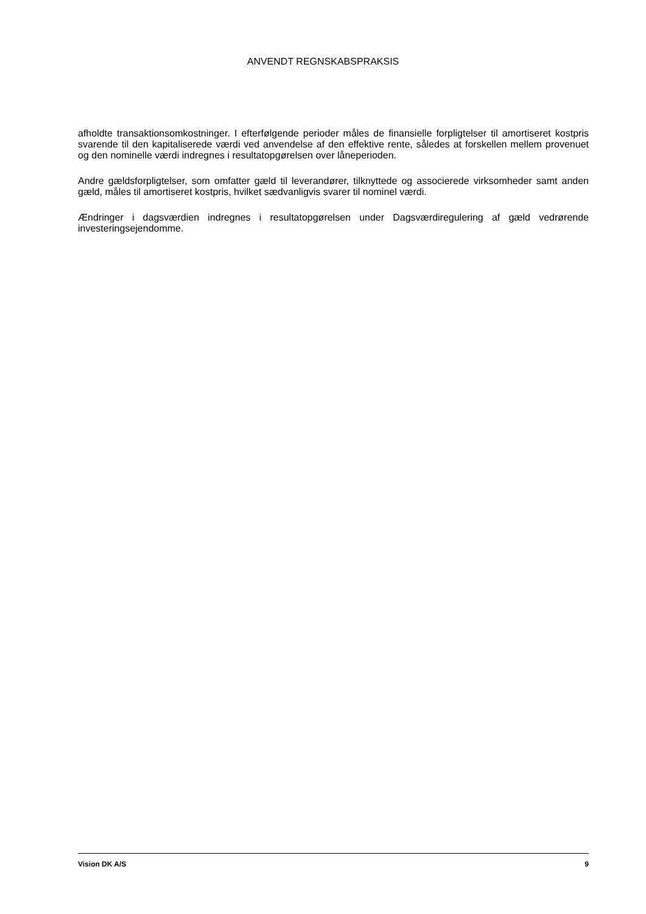ANVENDT REGNSKABSPRAKSIS
afholdte transaktionsomkostninger. I efterfølgende perioder måles de finansielle forpligtelser til amortiseret kostpris svarende til den kapitaliserede værdi ved anvendelse af den effektive rente, således at forskellen mellem provenuet og den nominelle værdi indregnes i resultatopgørelsen over låneperioden.
Andre gældsforpligtelser, som omfatter gæld til leverandører, tilknyttede og associerede virksomheder samt anden gæld, måles til amortiseret kostpris, hvilket sædvanligvis svarer til nominel værdi.
Ændringer i dagsværdien indregnes i resultatopgørelsen under Dagsværdiregulering af gæld vedrørende investeringsejendomme.
Vision DK A/S 9